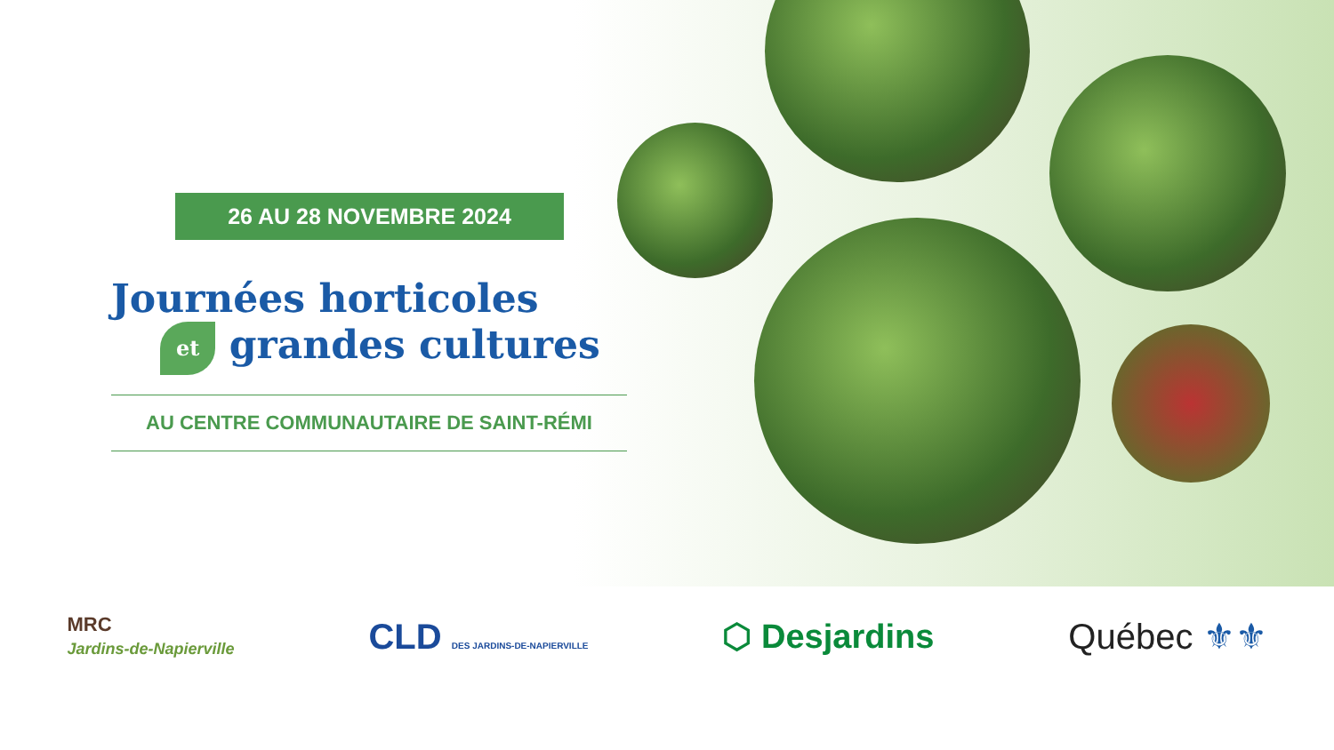26 AU 28 NOVEMBRE 2024
Journées horticoles
et grandes cultures
AU CENTRE COMMUNAUTAIRE DE SAINT-RÉMI
MRC
Jardins-de-Napierville
CLD DES JARDINS-DE-NAPIERVILLE
⬡ Desjardins Québec ⚜⚜